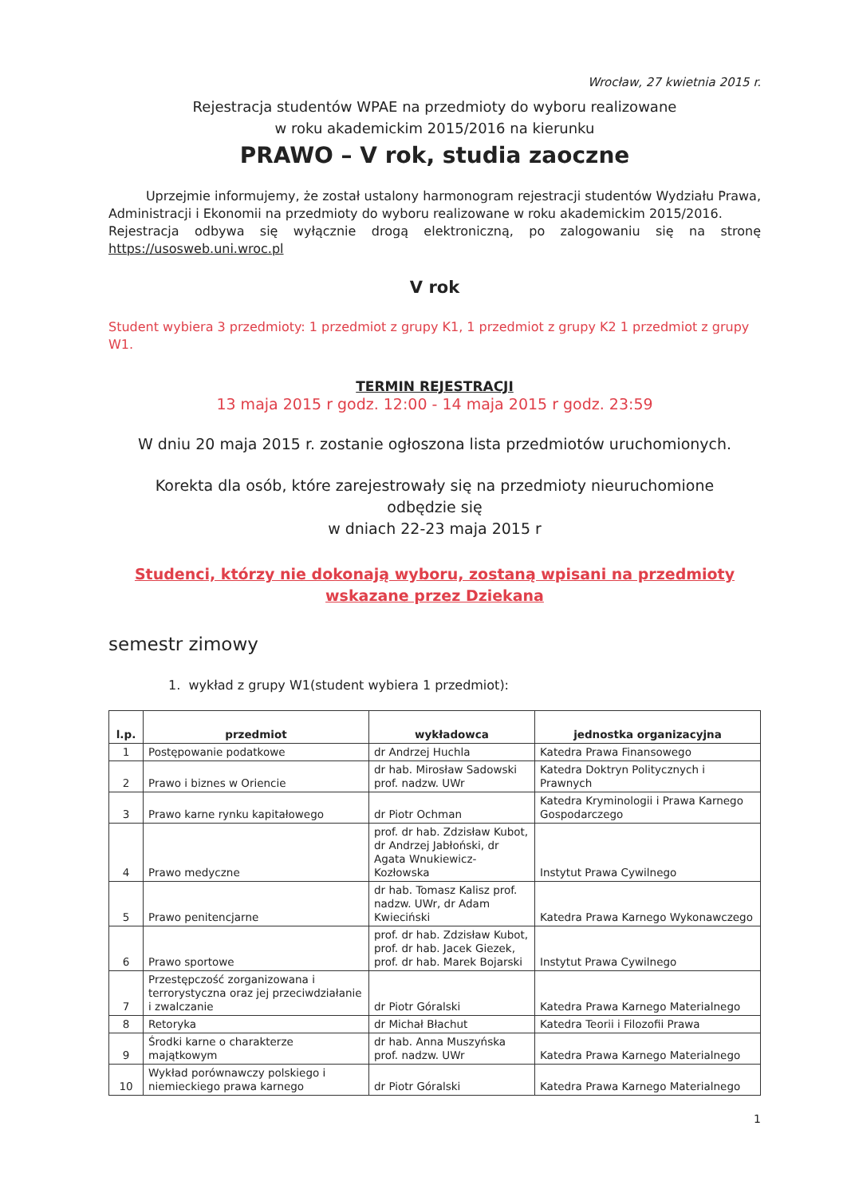Wrocław, 27 kwietnia 2015 r.
Rejestracja studentów WPAE na przedmioty do wyboru realizowane
w roku akademickim 2015/2016 na kierunku
PRAWO – V rok, studia zaoczne
Uprzejmie informujemy, że został ustalony harmonogram rejestracji studentów Wydziału Prawa, Administracji i Ekonomii na przedmioty do wyboru realizowane w roku akademickim 2015/2016.
Rejestracja odbywa się wyłącznie drogą elektroniczną, po zalogowaniu się na stronę https://usosweb.uni.wroc.pl
V rok
Student wybiera 3 przedmioty: 1 przedmiot z grupy K1, 1 przedmiot z grupy K2 1 przedmiot z grupy W1.
TERMIN REJESTRACJI
13 maja 2015 r godz. 12:00 - 14 maja 2015 r godz. 23:59
W dniu 20 maja 2015 r. zostanie ogłoszona lista przedmiotów uruchomionych.
Korekta dla osób, które zarejestrowały się na przedmioty nieuruchomione
odbędzie się
w dniach 22-23 maja 2015 r
Studenci, którzy nie dokonają wyboru, zostaną wpisani na przedmioty
wskazane przez Dziekana
semestr zimowy
1. wykład z grupy W1(student wybiera 1 przedmiot):
| l.p. | przedmiot | wykładowca | jednostka organizacyjna |
| --- | --- | --- | --- |
| 1 | Postępowanie podatkowe | dr Andrzej Huchla | Katedra Prawa Finansowego |
| 2 | Prawo i biznes w Oriencie | dr hab. Mirosław Sadowski prof. nadzw. UWr | Katedra Doktryn Politycznych i Prawnych |
| 3 | Prawo karne rynku kapitałowego | dr Piotr Ochman | Katedra Kryminologii i Prawa Karnego Gospodarczego |
| 4 | Prawo medyczne | prof. dr hab. Zdzisław Kubot, dr Andrzej Jabłoński, dr Agata Wnukiewicz-Kozłowska | Instytut Prawa Cywilnego |
| 5 | Prawo penitencjarne | dr hab. Tomasz Kalisz prof. nadzw. UWr, dr Adam Kwieciński | Katedra Prawa Karnego Wykonawczego |
| 6 | Prawo sportowe | prof. dr hab. Zdzisław Kubot, prof. dr hab. Jacek Giezek, prof. dr hab. Marek Bojarski | Instytut Prawa Cywilnego |
| 7 | Przestępczość zorganizowana i terrorystyczna oraz jej przeciwdziałanie i zwalczanie | dr Piotr Góralski | Katedra Prawa Karnego Materialnego |
| 8 | Retoryka | dr Michał Błachut | Katedra Teorii i Filozofii Prawa |
| 9 | Środki karne o charakterze majątkowym | dr hab. Anna Muszyńska prof. nadzw. UWr | Katedra Prawa Karnego Materialnego |
| 10 | Wykład porównawczy polskiego i niemieckiego prawa karnego | dr Piotr Góralski | Katedra Prawa Karnego Materialnego |
1